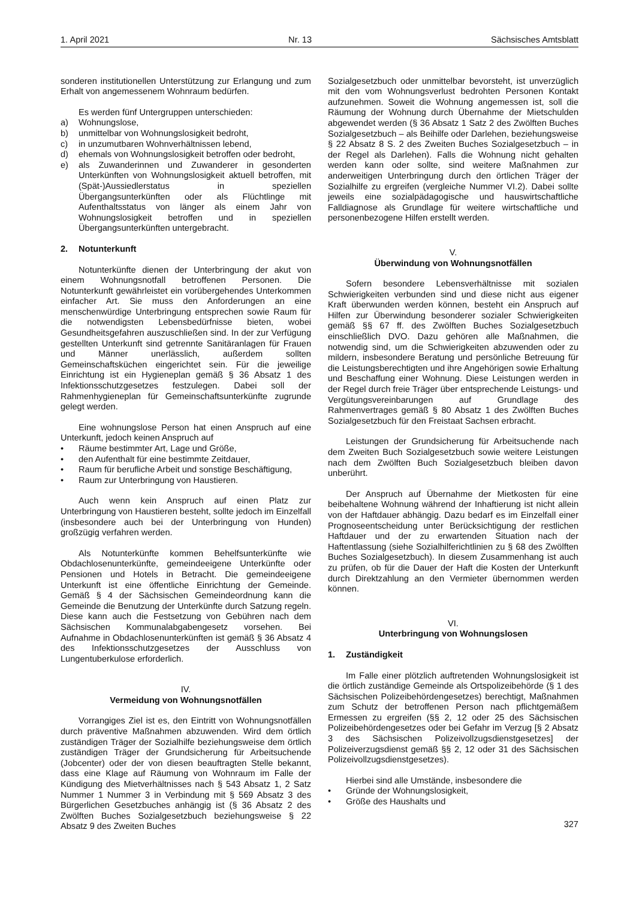1. April 2021 Nr. 13 Sächsisches Amtsblatt
sonderen institutionellen Unterstützung zur Erlangung und zum Erhalt von angemessenem Wohnraum bedürfen.
Es werden fünf Untergruppen unterschieden:
a) Wohnungslose,
b) unmittelbar von Wohnungslosigkeit bedroht,
c) in unzumutbaren Wohnverhältnissen lebend,
d) ehemals von Wohnungslosigkeit betroffen oder bedroht,
e) als Zuwanderinnen und Zuwanderer in gesonderten Unterkünften von Wohnungslosigkeit aktuell betroffen, mit (Spät-)Aussiedlerstatus in speziellen Übergangsunterkünften oder als Flüchtlinge mit Aufenthaltsstatus von länger als einem Jahr von Wohnungslosigkeit betroffen und in speziellen Übergangsunterkünften untergebracht.
2. Notunterkunft
Notunterkünfte dienen der Unterbringung der akut von einem Wohnungsnotfall betroffenen Personen. Die Notunterkunft gewährleistet ein vorübergehendes Unterkommen einfacher Art. Sie muss den Anforderungen an eine menschenwürdige Unterbringung entsprechen sowie Raum für die notwendigsten Lebensbedürfnisse bieten, wobei Gesundheitsgefahren auszuschließen sind. In der zur Verfügung gestellten Unterkunft sind getrennte Sanitäranlagen für Frauen und Männer unerlässlich, außerdem sollten Gemeinschaftsküchen eingerichtet sein. Für die jeweilige Einrichtung ist ein Hygieneplan gemäß § 36 Absatz 1 des Infektionsschutzgesetzes festzulegen. Dabei soll der Rahmenhygieneplan für Gemeinschaftsunterkünfte zugrunde gelegt werden.
Eine wohnungslose Person hat einen Anspruch auf eine Unterkunft, jedoch keinen Anspruch auf
• Räume bestimmter Art, Lage und Größe,
• den Aufenthalt für eine bestimmte Zeitdauer,
• Raum für berufliche Arbeit und sonstige Beschäftigung,
• Raum zur Unterbringung von Haustieren.
Auch wenn kein Anspruch auf einen Platz zur Unterbringung von Haustieren besteht, sollte jedoch im Einzelfall (insbesondere auch bei der Unterbringung von Hunden) großzügig verfahren werden.
Als Notunterkünfte kommen Behelfsunterkünfte wie Obdachlosenunterkünfte, gemeindeeigene Unterkünfte oder Pensionen und Hotels in Betracht. Die gemeindeeigene Unterkunft ist eine öffentliche Einrichtung der Gemeinde. Gemäß § 4 der Sächsischen Gemeindeordnung kann die Gemeinde die Benutzung der Unterkünfte durch Satzung regeln. Diese kann auch die Festsetzung von Gebühren nach dem Sächsischen Kommunalabgabengesetz vorsehen. Bei Aufnahme in Obdachlosenunterkünften ist gemäß § 36 Absatz 4 des Infektionsschutzgesetzes der Ausschluss von Lungentuberkulose erforderlich.
IV.
Vermeidung von Wohnungsnotfällen
Vorrangiges Ziel ist es, den Eintritt von Wohnungsnotfällen durch präventive Maßnahmen abzuwenden. Wird dem örtlich zuständigen Träger der Sozialhilfe beziehungsweise dem örtlich zuständigen Träger der Grundsicherung für Arbeitsuchende (Jobcenter) oder der von diesen beauftragten Stelle bekannt, dass eine Klage auf Räumung von Wohnraum im Falle der Kündigung des Mietverhältnisses nach § 543 Absatz 1, 2 Satz Nummer 1 Nummer 3 in Verbindung mit § 569 Absatz 3 des Bürgerlichen Gesetzbuches anhängig ist (§ 36 Absatz 2 des Zwölften Buches Sozialgesetzbuch beziehungsweise § 22 Absatz 9 des Zweiten Buches
Sozialgesetzbuch oder unmittelbar bevorsteht, ist unverzüglich mit den vom Wohnungsverlust bedrohten Personen Kontakt aufzunehmen. Soweit die Wohnung angemessen ist, soll die Räumung der Wohnung durch Übernahme der Mietschulden abgewendet werden (§ 36 Absatz 1 Satz 2 des Zwölften Buches Sozialgesetzbuch – als Beihilfe oder Darlehen, beziehungsweise § 22 Absatz 8 S. 2 des Zweiten Buches Sozialgesetzbuch – in der Regel als Darlehen). Falls die Wohnung nicht gehalten werden kann oder sollte, sind weitere Maßnahmen zur anderweitigen Unterbringung durch den örtlichen Träger der Sozialhilfe zu ergreifen (vergleiche Nummer VI.2). Dabei sollte jeweils eine sozialpädagogische und hauswirtschaftliche Falldiagnose als Grundlage für weitere wirtschaftliche und personenbezogene Hilfen erstellt werden.
V.
Überwindung von Wohnungsnotfällen
Sofern besondere Lebensverhältnisse mit sozialen Schwierigkeiten verbunden sind und diese nicht aus eigener Kraft überwunden werden können, besteht ein Anspruch auf Hilfen zur Überwindung besonderer sozialer Schwierigkeiten gemäß §§ 67 ff. des Zwölften Buches Sozialgesetzbuch einschließlich DVO. Dazu gehören alle Maßnahmen, die notwendig sind, um die Schwierigkeiten abzuwenden oder zu mildern, insbesondere Beratung und persönliche Betreuung für die Leistungsberechtigten und ihre Angehörigen sowie Erhaltung und Beschaffung einer Wohnung. Diese Leistungen werden in der Regel durch freie Träger über entsprechende Leistungs- und Vergütungsvereinbarungen auf Grundlage des Rahmenvertrages gemäß § 80 Absatz 1 des Zwölften Buches Sozialgesetzbuch für den Freistaat Sachsen erbracht.
Leistungen der Grundsicherung für Arbeitsuchende nach dem Zweiten Buch Sozialgesetzbuch sowie weitere Leistungen nach dem Zwölften Buch Sozialgesetzbuch bleiben davon unberührt.
Der Anspruch auf Übernahme der Mietkosten für eine beibehaltene Wohnung während der Inhaftierung ist nicht allein von der Haftdauer abhängig. Dazu bedarf es im Einzelfall einer Prognoseentscheidung unter Berücksichtigung der restlichen Haftdauer und der zu erwartenden Situation nach der Haftentlassung (siehe Sozialhilferichtlinien zu § 68 des Zwölften Buches Sozialgesetzbuch). In diesem Zusammenhang ist auch zu prüfen, ob für die Dauer der Haft die Kosten der Unterkunft durch Direktzahlung an den Vermieter übernommen werden können.
VI.
Unterbringung von Wohnungslosen
1. Zuständigkeit
Im Falle einer plötzlich auftretenden Wohnungslosigkeit ist die örtlich zuständige Gemeinde als Ortspolizeibehörde (§ 1 des Sächsischen Polizeibehördengesetzes) berechtigt, Maßnahmen zum Schutz der betroffenen Person nach pflichtgemäßem Ermessen zu ergreifen (§§ 2, 12 oder 25 des Sächsischen Polizeibehördengesetzes oder bei Gefahr im Verzug [§ 2 Absatz 3 des Sächsischen Polizeivollzugsdienstgesetzes] der Polizeiverzugsdienst gemäß §§ 2, 12 oder 31 des Sächsischen Polizeivollzugsdienstgesetzes).
Hierbei sind alle Umstände, insbesondere die
• Gründe der Wohnungslosigkeit,
• Größe des Haushalts und
327